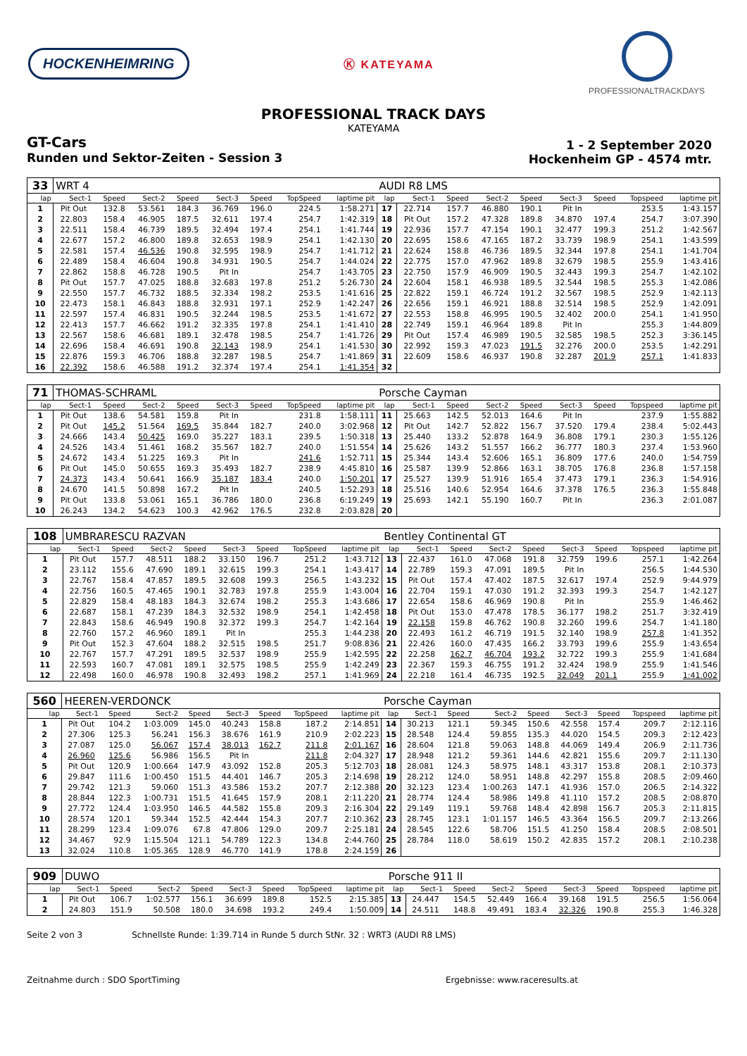HOCKENHEIMRING
Ⓚ KATEYAMA
PROFESSIONALTRACKDAYS
PROFESSIONAL TRACK DAYS
KATEYAMA
GT-Cars
Runden und Sektor-Zeiten - Session 3
1 - 2 September 2020
Hockenheim GP - 4574 mtr.
| 33 | WRT 4 | | | | | | | | AUDI R8 LMS | | | | | | | | |
| lap | Sect-1 | Speed | Sect-2 | Speed | Sect-3 | Speed | TopSpeed | laptime pit | lap | Sect-1 | Speed | Sect-2 | Speed | Sect-3 | Speed | Topspeed | laptime pit |
| 1 | Pit Out | 132.8 | 53.561 | 184.3 | 36.769 | 196.0 | 224.5 | 1:58.271 | 17 | 22.714 | 157.7 | 46.880 | 190.1 | Pit In | | 253.5 | 1:43.157 |
| 2 | 22.803 | 158.4 | 46.905 | 187.5 | 32.611 | 197.4 | 254.7 | 1:42.319 | 18 | Pit Out | 157.2 | 47.328 | 189.8 | 34.870 | 197.4 | 254.7 | 3:07.390 |
| 3 | 22.511 | 158.4 | 46.739 | 189.5 | 32.494 | 197.4 | 254.1 | 1:41.744 | 19 | 22.936 | 157.7 | 47.154 | 190.1 | 32.477 | 199.3 | 251.2 | 1:42.567 |
| 4 | 22.677 | 157.2 | 46.800 | 189.8 | 32.653 | 198.9 | 254.1 | 1:42.130 | 20 | 22.695 | 158.6 | 47.165 | 187.2 | 33.739 | 198.9 | 254.1 | 1:43.599 |
| 5 | 22.581 | 157.4 | 46.536 | 190.8 | 32.595 | 198.9 | 254.7 | 1:41.712 | 21 | 22.624 | 158.8 | 46.736 | 189.5 | 32.344 | 197.8 | 254.1 | 1:41.704 |
| 6 | 22.489 | 158.4 | 46.604 | 190.8 | 34.931 | 190.5 | 254.7 | 1:44.024 | 22 | 22.775 | 157.0 | 47.962 | 189.8 | 32.679 | 198.5 | 255.9 | 1:43.416 |
| 7 | 22.862 | 158.8 | 46.728 | 190.5 | Pit In | | 254.7 | 1:43.705 | 23 | 22.750 | 157.9 | 46.909 | 190.5 | 32.443 | 199.3 | 254.7 | 1:42.102 |
| 8 | Pit Out | 157.7 | 47.025 | 188.8 | 32.683 | 197.8 | 251.2 | 5:26.730 | 24 | 22.604 | 158.1 | 46.938 | 189.5 | 32.544 | 198.5 | 255.3 | 1:42.086 |
| 9 | 22.550 | 157.7 | 46.732 | 188.5 | 32.334 | 198.2 | 253.5 | 1:41.616 | 25 | 22.822 | 159.1 | 46.724 | 191.2 | 32.567 | 198.5 | 252.9 | 1:42.113 |
| 10 | 22.473 | 158.1 | 46.843 | 188.8 | 32.931 | 197.1 | 252.9 | 1:42.247 | 26 | 22.656 | 159.1 | 46.921 | 188.8 | 32.514 | 198.5 | 252.9 | 1:42.091 |
| 11 | 22.597 | 157.4 | 46.831 | 190.5 | 32.244 | 198.5 | 253.5 | 1:41.672 | 27 | 22.553 | 158.8 | 46.995 | 190.5 | 32.402 | 200.0 | 254.1 | 1:41.950 |
| 12 | 22.413 | 157.7 | 46.662 | 191.2 | 32.335 | 197.8 | 254.1 | 1:41.410 | 28 | 22.749 | 159.1 | 46.964 | 189.8 | Pit In | | 255.3 | 1:44.809 |
| 13 | 22.567 | 158.6 | 46.681 | 189.1 | 32.478 | 198.5 | 254.7 | 1:41.726 | 29 | Pit Out | 157.4 | 46.989 | 190.5 | 32.585 | 198.5 | 252.3 | 3:36.145 |
| 14 | 22.696 | 158.4 | 46.691 | 190.8 | 32.143 | 198.9 | 254.1 | 1:41.530 | 30 | 22.992 | 159.3 | 47.023 | 191.5 | 32.276 | 200.0 | 253.5 | 1:42.291 |
| 15 | 22.876 | 159.3 | 46.706 | 188.8 | 32.287 | 198.5 | 254.7 | 1:41.869 | 31 | 22.609 | 158.6 | 46.937 | 190.8 | 32.287 | 201.9 | 257.1 | 1:41.833 |
| 16 | 22.392 | 158.6 | 46.588 | 191.2 | 32.374 | 197.4 | 254.1 | 1:41.354 | 32 | | | | | | | | |
| 71 | THOMAS-SCHRAML | | | | | | | | Porsche Cayman | | | | | | | | |
| lap | Sect-1 | Speed | Sect-2 | Speed | Sect-3 | Speed | TopSpeed | laptime pit | lap | Sect-1 | Speed | Sect-2 | Speed | Sect-3 | Speed | Topspeed | laptime pit |
| 1 | Pit Out | 138.6 | 54.581 | 159.8 | Pit In | | 231.8 | 1:58.111 | 11 | 25.663 | 142.5 | 52.013 | 164.6 | Pit In | | 237.9 | 1:55.882 |
| 2 | Pit Out | 145.2 | 51.564 | 169.5 | 35.844 | 182.7 | 240.0 | 3:02.968 | 12 | Pit Out | 142.7 | 52.822 | 156.7 | 37.520 | 179.4 | 238.4 | 5:02.443 |
| 3 | 24.666 | 143.4 | 50.425 | 169.0 | 35.227 | 183.1 | 239.5 | 1:50.318 | 13 | 25.440 | 133.2 | 52.878 | 164.9 | 36.808 | 179.1 | 230.3 | 1:55.126 |
| 4 | 24.526 | 143.4 | 51.461 | 168.2 | 35.567 | 182.7 | 240.0 | 1:51.554 | 14 | 25.626 | 143.2 | 51.557 | 166.2 | 36.777 | 180.3 | 237.4 | 1:53.960 |
| 5 | 24.672 | 143.4 | 51.225 | 169.3 | Pit In | | 241.6 | 1:52.711 | 15 | 25.344 | 143.4 | 52.606 | 165.1 | 36.809 | 177.6 | 240.0 | 1:54.759 |
| 6 | Pit Out | 145.0 | 50.655 | 169.3 | 35.493 | 182.7 | 238.9 | 4:45.810 | 16 | 25.587 | 139.9 | 52.866 | 163.1 | 38.705 | 176.8 | 236.8 | 1:57.158 |
| 7 | 24.373 | 143.4 | 50.641 | 166.9 | 35.187 | 183.4 | 240.0 | 1:50.201 | 17 | 25.527 | 139.9 | 51.916 | 165.4 | 37.473 | 179.1 | 236.3 | 1:54.916 |
| 8 | 24.670 | 141.5 | 50.898 | 167.2 | Pit In | | 240.5 | 1:52.293 | 18 | 25.516 | 140.6 | 52.954 | 164.6 | 37.378 | 176.5 | 236.3 | 1:55.848 |
| 9 | Pit Out | 133.8 | 53.061 | 165.1 | 36.786 | 180.0 | 236.8 | 6:19.249 | 19 | 25.693 | 142.1 | 55.190 | 160.7 | Pit In | | 236.3 | 2:01.087 |
| 10 | 26.243 | 134.2 | 54.623 | 100.3 | 42.962 | 176.5 | 232.8 | 2:03.828 | 20 | | | | | | | | |
| 108 | UMBRARESCU RAZVAN | | | | | | | | Bentley Continental GT | | | | | | | | |
| lap | Sect-1 | Speed | Sect-2 | Speed | Sect-3 | Speed | TopSpeed | laptime pit | lap | Sect-1 | Speed | Sect-2 | Speed | Sect-3 | Speed | Topspeed | laptime pit |
| 1 | Pit Out | 157.7 | 48.511 | 188.2 | 33.150 | 196.7 | 251.2 | 1:43.712 | 13 | 22.437 | 161.0 | 47.068 | 191.8 | 32.759 | 199.6 | 257.1 | 1:42.264 |
| 2 | 23.112 | 155.6 | 47.690 | 189.1 | 32.615 | 199.3 | 254.1 | 1:43.417 | 14 | 22.789 | 159.3 | 47.091 | 189.5 | Pit In | | 256.5 | 1:44.530 |
| 3 | 22.767 | 158.4 | 47.857 | 189.5 | 32.608 | 199.3 | 256.5 | 1:43.232 | 15 | Pit Out | 157.4 | 47.402 | 187.5 | 32.617 | 197.4 | 252.9 | 9:44.979 |
| 4 | 22.756 | 160.5 | 47.465 | 190.1 | 32.783 | 197.8 | 255.9 | 1:43.004 | 16 | 22.704 | 159.1 | 47.030 | 191.2 | 32.393 | 199.3 | 254.7 | 1:42.127 |
| 5 | 22.829 | 158.4 | 48.183 | 184.3 | 32.674 | 198.2 | 255.3 | 1:43.686 | 17 | 22.654 | 158.6 | 46.969 | 190.8 | Pit In | | 255.9 | 1:46.462 |
| 6 | 22.687 | 158.1 | 47.239 | 184.3 | 32.532 | 198.9 | 254.1 | 1:42.458 | 18 | Pit Out | 153.0 | 47.478 | 178.5 | 36.177 | 198.2 | 251.7 | 3:32.419 |
| 7 | 22.843 | 158.6 | 46.949 | 190.8 | 32.372 | 199.3 | 254.7 | 1:42.164 | 19 | 22.158 | 159.8 | 46.762 | 190.8 | 32.260 | 199.6 | 254.7 | 1:41.180 |
| 8 | 22.760 | 157.2 | 46.960 | 189.1 | Pit In | | 255.3 | 1:44.238 | 20 | 22.493 | 161.2 | 46.719 | 191.5 | 32.140 | 198.9 | 257.8 | 1:41.352 |
| 9 | Pit Out | 152.3 | 47.604 | 188.2 | 32.515 | 198.5 | 251.7 | 9:08.836 | 21 | 22.426 | 160.0 | 47.435 | 166.2 | 33.793 | 199.6 | 255.9 | 1:43.654 |
| 10 | 22.767 | 157.7 | 47.291 | 189.5 | 32.537 | 198.9 | 255.9 | 1:42.595 | 22 | 22.258 | 162.7 | 46.704 | 193.2 | 32.722 | 199.3 | 255.9 | 1:41.684 |
| 11 | 22.593 | 160.7 | 47.081 | 189.1 | 32.575 | 198.5 | 255.9 | 1:42.249 | 23 | 22.367 | 159.3 | 46.755 | 191.2 | 32.424 | 198.9 | 255.9 | 1:41.546 |
| 12 | 22.498 | 160.0 | 46.978 | 190.8 | 32.493 | 198.2 | 257.1 | 1:41.969 | 24 | 22.218 | 161.4 | 46.735 | 192.5 | 32.049 | 201.1 | 255.9 | 1:41.002 |
| 560 | HEEREN-VERDONCK | | | | | | | | Porsche Cayman | | | | | | | | |
| lap | Sect-1 | Speed | Sect-2 | Speed | Sect-3 | Speed | TopSpeed | laptime pit | lap | Sect-1 | Speed | Sect-2 | Speed | Sect-3 | Speed | Topspeed | laptime pit |
| 1 | Pit Out | 104.2 | 1:03.009 | 145.0 | 40.243 | 158.8 | 187.2 | 2:14.851 | 14 | 30.213 | 121.1 | 59.345 | 150.6 | 42.558 | 157.4 | 209.7 | 2:12.116 |
| 2 | 27.306 | 125.3 | 56.241 | 156.3 | 38.676 | 161.9 | 210.9 | 2:02.223 | 15 | 28.548 | 124.4 | 59.855 | 135.3 | 44.020 | 154.5 | 209.3 | 2:12.423 |
| 3 | 27.087 | 125.0 | 56.067 | 157.4 | 38.013 | 162.7 | 211.8 | 2:01.167 | 16 | 28.604 | 121.8 | 59.063 | 148.8 | 44.069 | 149.4 | 206.9 | 2:11.736 |
| 4 | 26.960 | 125.6 | 56.986 | 156.5 | Pit In | | 211.8 | 2:04.327 | 17 | 28.948 | 121.2 | 59.361 | 144.6 | 42.821 | 155.6 | 209.7 | 2:11.130 |
| 5 | Pit Out | 120.9 | 1:00.664 | 147.9 | 43.092 | 152.8 | 205.3 | 5:12.703 | 18 | 28.081 | 124.3 | 58.975 | 148.1 | 43.317 | 153.8 | 208.1 | 2:10.373 |
| 6 | 29.847 | 111.6 | 1:00.450 | 151.5 | 44.401 | 146.7 | 205.3 | 2:14.698 | 19 | 28.212 | 124.0 | 58.951 | 148.8 | 42.297 | 155.8 | 208.5 | 2:09.460 |
| 7 | 29.742 | 121.3 | 59.060 | 151.3 | 43.586 | 153.2 | 207.7 | 2:12.388 | 20 | 32.123 | 123.4 | 1:00.263 | 147.1 | 41.936 | 157.0 | 206.5 | 2:14.322 |
| 8 | 28.844 | 122.3 | 1:00.731 | 151.5 | 41.645 | 157.9 | 208.1 | 2:11.220 | 21 | 28.774 | 124.4 | 58.986 | 149.8 | 41.110 | 157.2 | 208.5 | 2:08.870 |
| 9 | 27.772 | 124.4 | 1:03.950 | 146.5 | 44.582 | 155.8 | 209.3 | 2:16.304 | 22 | 29.149 | 119.1 | 59.768 | 148.4 | 42.898 | 156.7 | 205.3 | 2:11.815 |
| 10 | 28.574 | 120.1 | 59.344 | 152.5 | 42.444 | 154.3 | 207.7 | 2:10.362 | 23 | 28.745 | 123.1 | 1:01.157 | 146.5 | 43.364 | 156.5 | 209.7 | 2:13.266 |
| 11 | 28.299 | 123.4 | 1:09.076 | 67.8 | 47.806 | 129.0 | 209.7 | 2:25.181 | 24 | 28.545 | 122.6 | 58.706 | 151.5 | 41.250 | 158.4 | 208.5 | 2:08.501 |
| 12 | 34.467 | 92.9 | 1:15.504 | 121.1 | 54.789 | 122.3 | 134.8 | 2:44.760 | 25 | 28.784 | 118.0 | 58.619 | 150.2 | 42.835 | 157.2 | 208.1 | 2:10.238 |
| 13 | 32.024 | 110.8 | 1:05.365 | 128.9 | 46.770 | 141.9 | 178.8 | 2:24.159 | 26 | | | | | | | | |
| 909 | DUWO | | | | | | | | Porsche 911 II | | | | | | | | |
| lap | Sect-1 | Speed | Sect-2 | Speed | Sect-3 | Speed | TopSpeed | laptime pit | lap | Sect-1 | Speed | Sect-2 | Speed | Sect-3 | Speed | Topspeed | laptime pit |
| 1 | Pit Out | 106.7 | 1:02.577 | 156.1 | 36.699 | 189.8 | 152.5 | 2:15.385 | 13 | 24.447 | 154.5 | 52.449 | 166.4 | 39.168 | 191.5 | 256.5 | 1:56.064 |
| 2 | 24.803 | 151.9 | 50.508 | 180.0 | 34.698 | 193.2 | 249.4 | 1:50.009 | 14 | 24.511 | 148.8 | 49.491 | 183.4 | 32.326 | 190.8 | 255.3 | 1:46.328 |
Seite 2 von 3 Schnellste Runde: 1:39.714 in Runde 5 durch StNr. 32 : WRT3 (AUDI R8 LMS)
Zeitnahme durch : SDO SportTiming Ergebnisse: www.raceresults.at